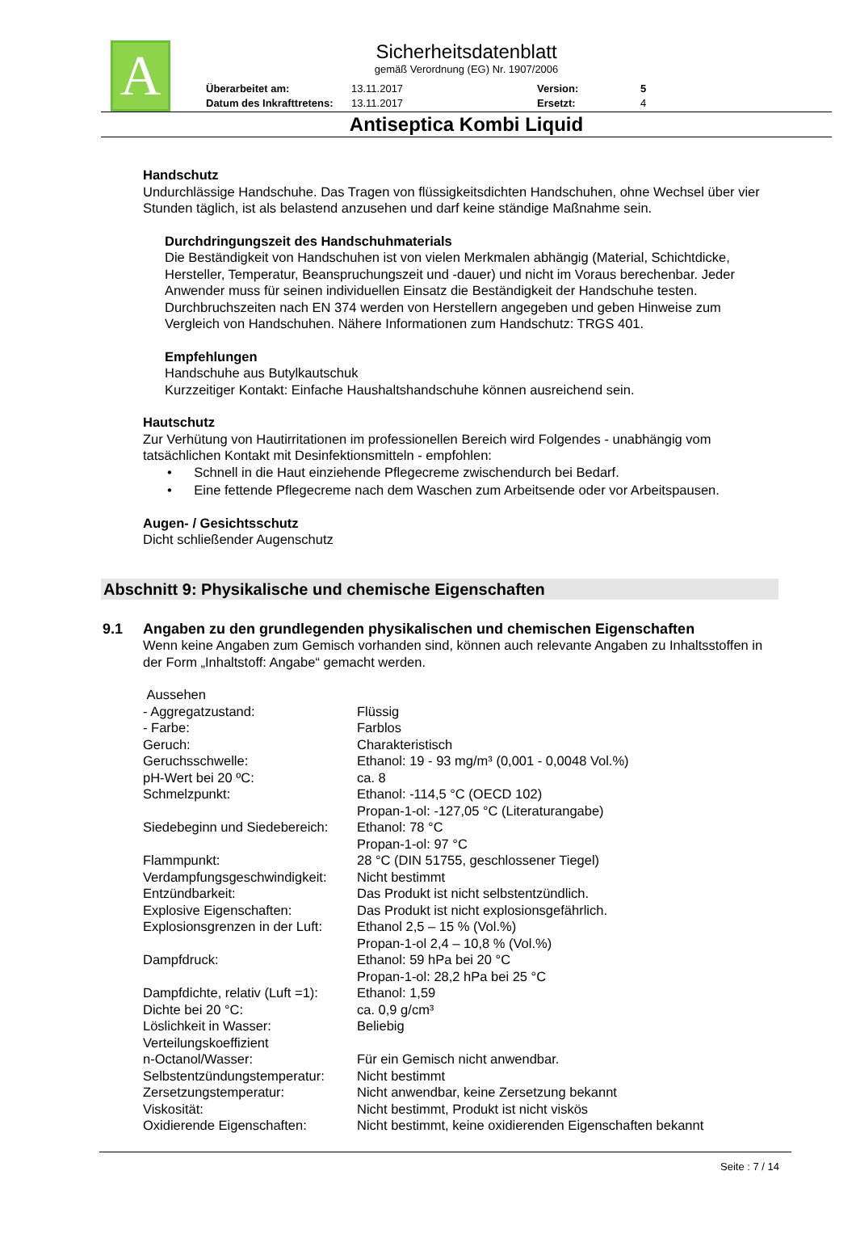A
Sicherheitsdatenblatt
gemäß Verordnung (EG) Nr. 1907/2006
| Überarbeitet am: | 13.11.2017 | Version: | 5 |
| Datum des Inkrafttretens: | 13.11.2017 | Ersetzt: | 4 |
Antiseptica Kombi Liquid
Handschutz
Undurchlässige Handschuhe. Das Tragen von flüssigkeitsdichten Handschuhen, ohne Wechsel über vier Stunden täglich, ist als belastend anzusehen und darf keine ständige Maßnahme sein.
Durchdringungszeit des Handschuhmaterials
Die Beständigkeit von Handschuhen ist von vielen Merkmalen abhängig (Material, Schichtdicke, Hersteller, Temperatur, Beanspruchungszeit und -dauer) und nicht im Voraus berechenbar. Jeder Anwender muss für seinen individuellen Einsatz die Beständigkeit der Handschuhe testen. Durchbruchszeiten nach EN 374 werden von Herstellern angegeben und geben Hinweise zum Vergleich von Handschuhen. Nähere Informationen zum Handschutz: TRGS 401.
Empfehlungen
Handschuhe aus Butylkautschuk
Kurzzeitiger Kontakt: Einfache Haushaltshandschuhe können ausreichend sein.
Hautschutz
Zur Verhütung von Hautirritationen im professionellen Bereich wird Folgendes - unabhängig vom tatsächlichen Kontakt mit Desinfektionsmitteln - empfohlen:
• Schnell in die Haut einziehende Pflegecreme zwischendurch bei Bedarf.
• Eine fettende Pflegecreme nach dem Waschen zum Arbeitsende oder vor Arbeitspausen.
Augen- / Gesichtsschutz
Dicht schließender Augenschutz
Abschnitt 9: Physikalische und chemische Eigenschaften
9.1 Angaben zu den grundlegenden physikalischen und chemischen Eigenschaften
Wenn keine Angaben zum Gemisch vorhanden sind, können auch relevante Angaben zu Inhaltsstoffen in der Form „Inhaltstoff: Angabe“ gemacht werden.
| Aussehen | |
| - Aggregatzustand: | Flüssig |
| - Farbe: | Farblos |
| Geruch: | Charakteristisch |
| Geruchsschwelle: | Ethanol: 19 - 93 mg/m³ (0,001 - 0,0048 Vol.%) |
| pH-Wert bei 20 ºC: | ca. 8 |
| Schmelzpunkt: | Ethanol: -114,5 °C (OECD 102) Propan-1-ol: -127,05 °C (Literaturangabe) |
| Siedebeginn und Siedebereich: | Ethanol: 78 °C Propan-1-ol: 97 °C |
| Flammpunkt: | 28 °C (DIN 51755, geschlossener Tiegel) |
| Verdampfungsgeschwindigkeit: | Nicht bestimmt |
| Entzündbarkeit: | Das Produkt ist nicht selbstentzündlich. |
| Explosive Eigenschaften: | Das Produkt ist nicht explosionsgefährlich. |
| Explosionsgrenzen in der Luft: | Ethanol 2,5 – 15 % (Vol.%) Propan-1-ol 2,4 – 10,8 % (Vol.%) |
| Dampfdruck: | Ethanol: 59 hPa bei 20 °C Propan-1-ol: 28,2 hPa bei 25 °C |
| Dampfdichte, relativ (Luft =1): | Ethanol: 1,59 |
| Dichte bei 20 °C: | ca. 0,9 g/cm³ |
| Löslichkeit in Wasser: | Beliebig |
| Verteilungskoeffizient n-Octanol/Wasser: | Für ein Gemisch nicht anwendbar. |
| Selbstentzündungstemperatur: | Nicht bestimmt |
| Zersetzungstemperatur: | Nicht anwendbar, keine Zersetzung bekannt |
| Viskosität: | Nicht bestimmt, Produkt ist nicht viskös |
| Oxidierende Eigenschaften: | Nicht bestimmt, keine oxidierenden Eigenschaften bekannt |
Seite : 7 / 14